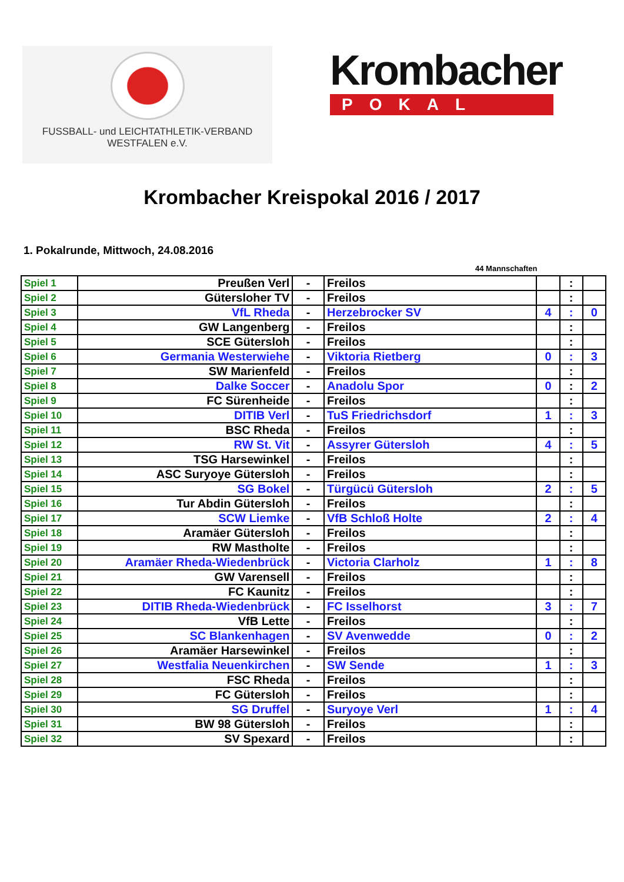FUSSBALL- und LEICHTATHLETIK-VERBAND
WESTFALEN e.V.
Krombacher
POKAL
Krombacher Kreispokal 2016 / 2017
1. Pokalrunde, Mittwoch, 24.08.2016
44 Mannschaften
| Spiel 1 | Preußen Verl | - | Freilos | | : | |
| Spiel 2 | Gütersloher TV | - | Freilos | | : | |
| Spiel 3 | VfL Rheda | - | Herzebrocker SV | 4 | : | 0 |
| Spiel 4 | GW Langenberg | - | Freilos | | : | |
| Spiel 5 | SCE Gütersloh | - | Freilos | | : | |
| Spiel 6 | Germania Westerwiehe | - | Viktoria Rietberg | 0 | : | 3 |
| Spiel 7 | SW Marienfeld | - | Freilos | | : | |
| Spiel 8 | Dalke Soccer | - | Anadolu Spor | 0 | : | 2 |
| Spiel 9 | FC Sürenheide | - | Freilos | | : | |
| Spiel 10 | DITIB Verl | - | TuS Friedrichsdorf | 1 | : | 3 |
| Spiel 11 | BSC Rheda | - | Freilos | | : | |
| Spiel 12 | RW St. Vit | - | Assyrer Gütersloh | 4 | : | 5 |
| Spiel 13 | TSG Harsewinkel | - | Freilos | | : | |
| Spiel 14 | ASC Suryoye Gütersloh | - | Freilos | | : | |
| Spiel 15 | SG Bokel | - | Türgücü Gütersloh | 2 | : | 5 |
| Spiel 16 | Tur Abdin Gütersloh | - | Freilos | | : | |
| Spiel 17 | SCW Liemke | - | VfB Schloß Holte | 2 | : | 4 |
| Spiel 18 | Aramäer Gütersloh | - | Freilos | | : | |
| Spiel 19 | RW Mastholte | - | Freilos | | : | |
| Spiel 20 | Aramäer Rheda-Wiedenbrück | - | Victoria Clarholz | 1 | : | 8 |
| Spiel 21 | GW Varensell | - | Freilos | | : | |
| Spiel 22 | FC Kaunitz | - | Freilos | | : | |
| Spiel 23 | DITIB Rheda-Wiedenbrück | - | FC Isselhorst | 3 | : | 7 |
| Spiel 24 | VfB Lette | - | Freilos | | : | |
| Spiel 25 | SC Blankenhagen | - | SV Avenwedde | 0 | : | 2 |
| Spiel 26 | Aramäer Harsewinkel | - | Freilos | | : | |
| Spiel 27 | Westfalia Neuenkirchen | - | SW Sende | 1 | : | 3 |
| Spiel 28 | FSC Rheda | - | Freilos | | : | |
| Spiel 29 | FC Gütersloh | - | Freilos | | : | |
| Spiel 30 | SG Druffel | - | Suryoye Verl | 1 | : | 4 |
| Spiel 31 | BW 98 Gütersloh | - | Freilos | | : | |
| Spiel 32 | SV Spexard | - | Freilos | | : | |